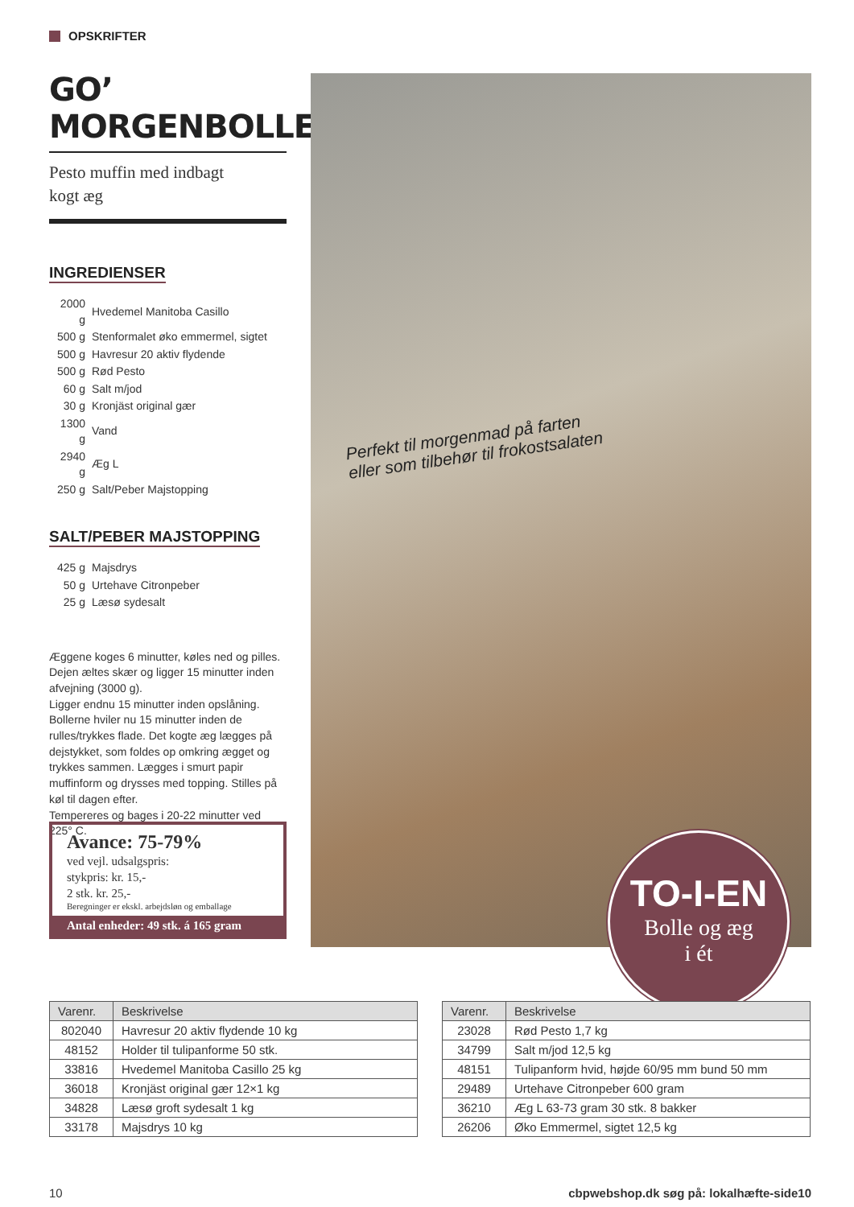OPSKRIFTER
GO’ MORGENBOLLE
Pesto muffin med indbagt
kogt æg
INGREDIENSER
| 2000 g | Hvedemel Manitoba Casillo |
| 500 g | Stenformalet øko emmermel, sigtet |
| 500 g | Havresur 20 aktiv flydende |
| 500 g | Rød Pesto |
| 60 g | Salt m/jod |
| 30 g | Kronjäst original gær |
| 1300 g | Vand |
| 2940 g | Æg L |
| 250 g | Salt/Peber Majstopping |
SALT/PEBER MAJSTOPPING
| 425 g | Majsdrys |
| 50 g | Urtehave Citronpeber |
| 25 g | Læsø sydesalt |
Æggene koges 6 minutter, køles ned og pilles. Dejen æltes skær og ligger 15 minutter inden afvejning (3000 g).
Ligger endnu 15 minutter inden opslåning. Bollerne hviler nu 15 minutter inden de rulles/trykkes flade. Det kogte æg lægges på dejstykket, som foldes op omkring ægget og trykkes sammen. Lægges i smurt papir muffinform og drysses med topping. Stilles på køl til dagen efter.
Tempereres og bages i 20-22 minutter ved 225° C.
Avance: 75-79%
ved vejl. udsalgspris:
stykpris: kr. 15,-
2 stk. kr. 25,-
Beregninger er ekskl. arbejdsløn og emballage
Antal enheder: 49 stk. á 165 gram
Perfekt til morgenmad på farten
eller som tilbehør til frokostsalaten
TO-I-EN
Bolle og æg
i ét
| Varenr. | Beskrivelse |
| --- | --- |
| 802040 | Havresur 20 aktiv flydende 10 kg |
| 48152 | Holder til tulipanforme 50 stk. |
| 33816 | Hvedemel Manitoba Casillo 25 kg |
| 36018 | Kronjäst original gær 12×1 kg |
| 34828 | Læsø groft sydesalt 1 kg |
| 33178 | Majsdrys 10 kg |
| Varenr. | Beskrivelse |
| --- | --- |
| 23028 | Rød Pesto 1,7 kg |
| 34799 | Salt m/jod 12,5 kg |
| 48151 | Tulipanform hvid, højde 60/95 mm bund 50 mm |
| 29489 | Urtehave Citronpeber 600 gram |
| 36210 | Æg L 63-73 gram 30 stk. 8 bakker |
| 26206 | Øko Emmermel, sigtet 12,5 kg |
10 cbpwebshop.dk søg på: lokalhæfte-side10